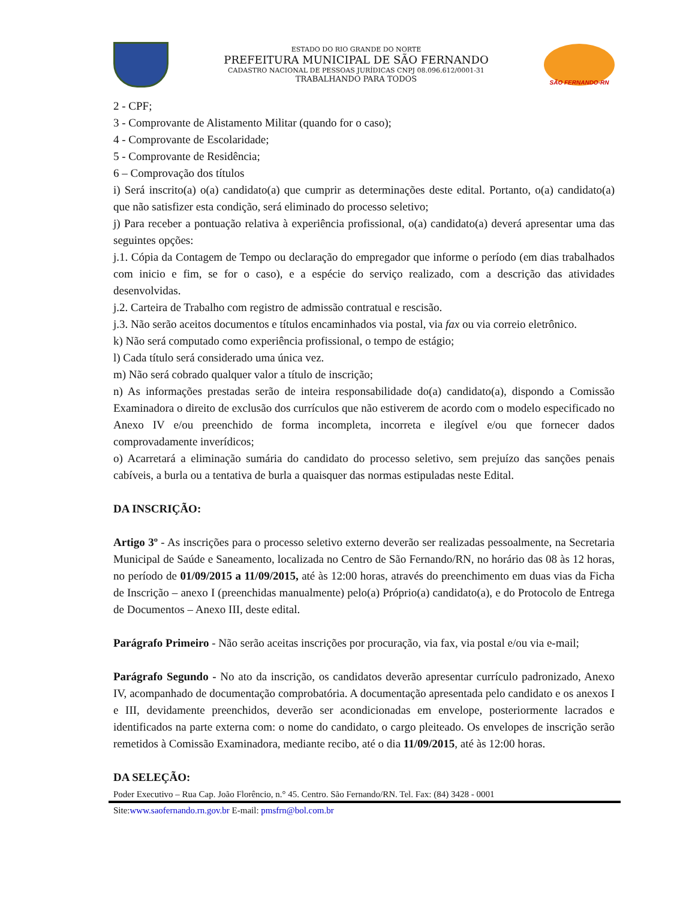ESTADO DO RIO GRANDE DO NORTE
PREFEITURA MUNICIPAL DE SÃO FERNANDO
CADASTRO NACIONAL DE PESSOAS JURÍDICAS CNPJ 08.096.612/0001-31
TRABALHANDO PARA TODOS
SÃO FERNANDO-RN
2 - CPF;
3 - Comprovante de Alistamento Militar (quando for o caso);
4 - Comprovante de Escolaridade;
5 - Comprovante de Residência;
6 – Comprovação dos títulos
i) Será inscrito(a) o(a) candidato(a) que cumprir as determinações deste edital. Portanto, o(a) candidato(a) que não satisfizer esta condição, será eliminado do processo seletivo;
j) Para receber a pontuação relativa à experiência profissional, o(a) candidato(a) deverá apresentar uma das seguintes opções:
j.1. Cópia da Contagem de Tempo ou declaração do empregador que informe o período (em dias trabalhados com inicio e fim, se for o caso), e a espécie do serviço realizado, com a descrição das atividades desenvolvidas.
j.2. Carteira de Trabalho com registro de admissão contratual e rescisão.
j.3. Não serão aceitos documentos e títulos encaminhados via postal, via fax ou via correio eletrônico.
k) Não será computado como experiência profissional, o tempo de estágio;
l) Cada título será considerado uma única vez.
m) Não será cobrado qualquer valor a título de inscrição;
n) As informações prestadas serão de inteira responsabilidade do(a) candidato(a), dispondo a Comissão Examinadora o direito de exclusão dos currículos que não estiverem de acordo com o modelo especificado no Anexo IV e/ou preenchido de forma incompleta, incorreta e ilegível e/ou que fornecer dados comprovadamente inverídicos;
o) Acarretará a eliminação sumária do candidato do processo seletivo, sem prejuízo das sanções penais cabíveis, a burla ou a tentativa de burla a quaisquer das normas estipuladas neste Edital.
DA INSCRIÇÃO:
Artigo 3º - As inscrições para o processo seletivo externo deverão ser realizadas pessoalmente, na Secretaria Municipal de Saúde e Saneamento, localizada no Centro de São Fernando/RN, no horário das 08 às 12 horas, no período de 01/09/2015 a 11/09/2015, até às 12:00 horas, através do preenchimento em duas vias da Ficha de Inscrição – anexo I (preenchidas manualmente) pelo(a) Próprio(a) candidato(a), e do Protocolo de Entrega de Documentos – Anexo III, deste edital.
Parágrafo Primeiro - Não serão aceitas inscrições por procuração, via fax, via postal e/ou via e-mail;
Parágrafo Segundo - No ato da inscrição, os candidatos deverão apresentar currículo padronizado, Anexo IV, acompanhado de documentação comprobatória. A documentação apresentada pelo candidato e os anexos I e III, devidamente preenchidos, deverão ser acondicionadas em envelope, posteriormente lacrados e identificados na parte externa com: o nome do candidato, o cargo pleiteado. Os envelopes de inscrição serão remetidos à Comissão Examinadora, mediante recibo, até o dia 11/09/2015, até às 12:00 horas.
DA SELEÇÃO:
Poder Executivo – Rua Cap. João Florêncio, n.° 45. Centro. São Fernando/RN. Tel. Fax: (84) 3428 - 0001
Site:www.saofernando.rn.gov.br E-mail: pmsfrn@bol.com.br